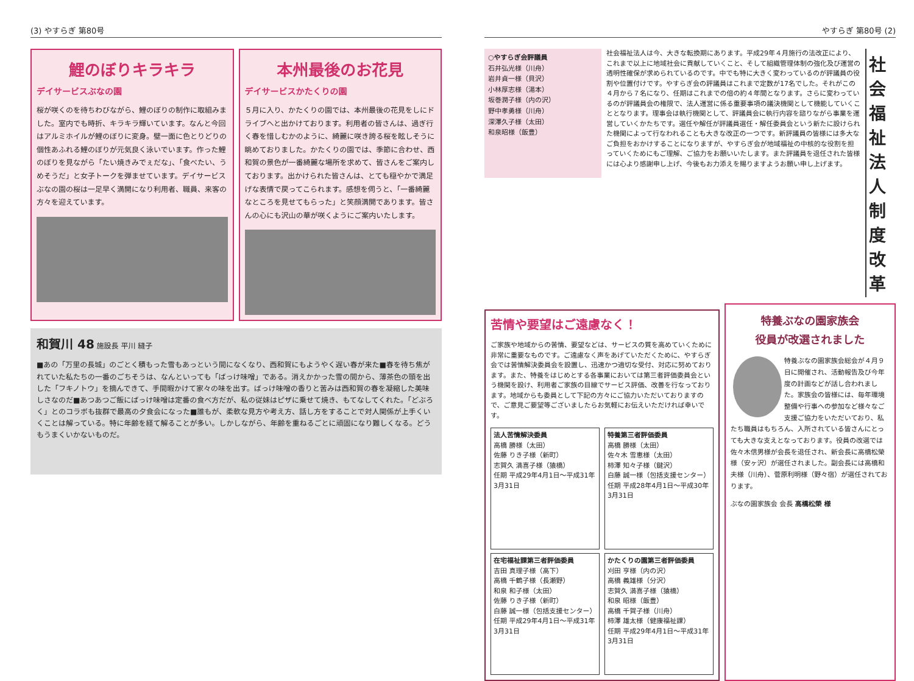(3) やすらぎ 第80号
鯉のぼりキラキラ
デイサービスぶなの園
桜が咲くのを待ちわびながら、鯉のぼりの制作に取組みました。室内でも時折、キラキラ輝いています。なんと今回はアルミホイルが鯉のぼりに変身。壁一面に色とりどりの個性あふれる鯉のぼりが元気良く泳いでいます。作った鯉のぼりを見ながら「たい焼きみでぇだな」、「食べたい、うめそうだ」と女子トークを弾ませています。デイサービスぶなの園の桜は一足早く満開になり利用者、職員、来客の方々を迎えています。
本州最後のお花見
デイサービスかたくりの園
５月に入り、かたくりの園では、本州最後の花見をしにドライブへと出かけております。利用者の皆さんは、過ぎ行く春を惜しむかのように、綺麗に咲き誇る桜を眩しそうに眺めておりました。かたくりの園では、季節に合わせ、西和賀の景色が一番綺麗な場所を求めて、皆さんをご案内しております。出かけられた皆さんは、とても穏やかで満足げな表情で戻ってこられます。感想を伺うと、「一番綺麗なところを見せてもらった」と笑顔満開であります。皆さんの心にも沢山の華が咲くようにご案内いたします。
和賀川 48 施設長 平川 縫子
■あの「万里の長城」のごとく積もった雪もあっという間になくなり、西和賀にもようやく遅い春が来た■春を待ち焦がれていた私たちの一番のごちそうは、なんといっても「ばっけ味噌」である。消えかかった雪の間から、薄茶色の頭を出した「フキノトウ」を摘んできて、手間暇かけて家々の味を出す。ばっけ味噌の香りと苦みは西和賀の春を凝縮した美味しさなのだ■あつあつご飯にばっけ味噌は定番の食べ方だが、私の従妹はピザに乗せて焼き、もてなしてくれた。「どぶろく」とのコラボも抜群で最高の夕食会になった■誰もが、柔軟な見方や考え方、話し方をすることで対人関係が上手くいくことは解っている。特に年齢を経て解ることが多い。しかしながら、年齢を重ねるごとに頑固になり難しくなる。どうもうまくいかないものだ。
やすらぎ 第80号 (2)
○やすらぎ会評議員
石井弘光様（川舟）
岩井貞一様（貝沢）
小林厚志様（湯本）
坂巻潤子様（内の沢）
野中孝勇様（川舟）
深澤久子様（太田）
和泉昭様（飯豊）
社会福祉法人は今、大きな転換期にあります。平成29年４月施行の法改正により、これまで以上に地域社会に貢献していくこと、そして組織管理体制の強化及び運営の透明性確保が求められているのです。中でも特に大きく変わっているのが評議員の役割や位置付けです。やすらぎ会の評議員はこれまで定数が17名でした。それがこの４月から７名になり、任期はこれまでの倍の約４年間となります。さらに変わっているのが評議員会の権限で、法人運営に係る重要事項の議決機関として機能していくこととなります。理事会は執行機関として、評議員会に執行内容を諮りながら事業を運営していくかたちです。選任や解任が評議員選任・解任委員会という新たに設けられた機関によって行なわれることも大きな改正の一つです。新評議員の皆様には多大なご負担をおかけすることになりますが、やすらぎ会が地域福祉の中核的な役割を担っていくためにもご理解、ご協力をお願いいたします。また評議員を退任された皆様には心より感謝申し上げ、今後もお力添えを賜りますようお願い申し上げます。
社会福祉法人制度改革
苦情や要望はご遠慮なく！
ご家族や地域からの苦情、要望などは、サービスの質を高めていくために非常に重要なものです。ご遠慮なく声をあげていただくために、やすらぎ会では苦情解決委員会を設置し、迅速かつ適切な受付、対応に努めております。また、特養をはじめとする各事業においては第三者評価委員会という機関を設け、利用者ご家族の目線でサービス評価、改善を行なっております。地域からも委員として下記の方々にご協力いただいておりますので、ご意見ご要望等ございましたらお気軽にお伝えいただければ幸いです。
法人苦情解決委員
高橋 勝様（太田）
佐藤 りき子様（新町）
志賀久 満喜子様（猿橋）
任期 平成29年4月1日～平成31年3月31日
特養第三者評価委員
高橋 勝様（太田）
佐々木 雪恵様（太田）
柿澤 知々子様（鍵沢）
白藤 誠一様（包括支援センター）
任期 平成28年4月1日～平成30年3月31日
在宅福祉課第三者評価委員
吉田 真理子様（高下）
高橋 千鶴子様（長瀬野）
和泉 和子様（太田）
佐藤 りき子様（新町）
白藤 誠一様（包括支援センター）
任期 平成29年4月1日～平成31年3月31日
かたくりの園第三者評価委員
刈田 亨様（内の沢）
高橋 義雄様（分沢）
志賀久 満喜子様（猿橋）
和泉 昭様（飯豊）
高橋 千賀子様（川舟）
柿澤 雄太様（健康福祉課）
任期 平成29年4月1日～平成31年3月31日
特養ぶなの園家族会
役員が改選されました
特養ぶなの園家族会総会が４月９日に開催され、活動報告及び今年度の計画などが話し合われました。家族会の皆様には、毎年環境整備や行事への参加など様々なご支援ご協力をいただいており、私たち職員はもちろん、入所されている皆さんにとっても大きな支えとなっております。役員の改選では佐々木信男様が会長を退任され、新会長に高橋松榮様（安ヶ沢）が選任されました。副会長には高橋和夫様（川舟）、菅原利明様（野々宿）が選任されております。
ぶなの園家族会 会長 高橋松榮 様